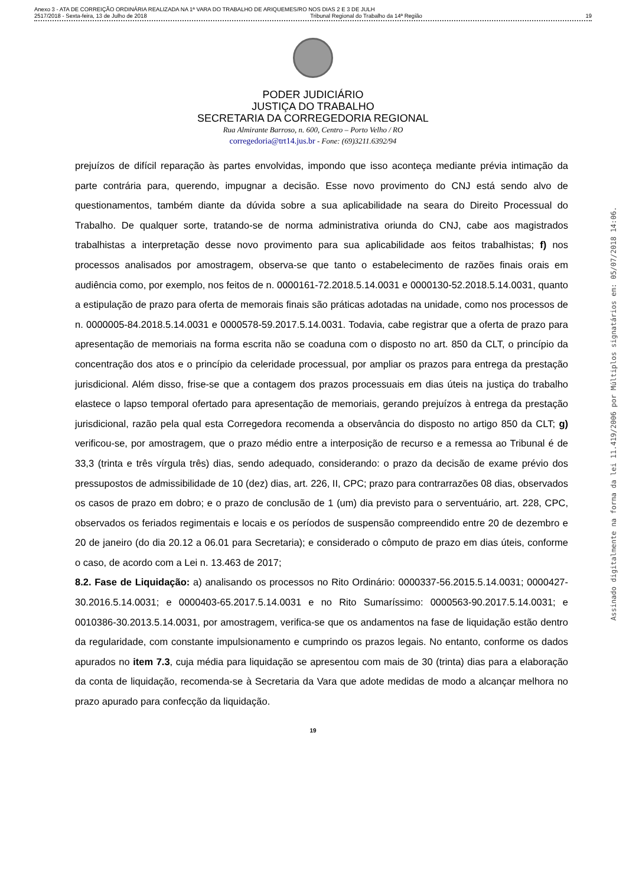Anexo 3 - ATA DE CORREIÇÃO ORDINÁRIA REALIZADA NA 1ª VARA DO TRABALHO DE ARIQUEMES/RO NOS DIAS 2 E 3 DE JULH
2517/2018 - Sexta-feira, 13 de Julho de 2018 Tribunal Regional do Trabalho da 14ª Região 19
PODER JUDICIÁRIO
JUSTIÇA DO TRABALHO
SECRETARIA DA CORREGEDORIA REGIONAL
Rua Almirante Barroso, n. 600, Centro – Porto Velho / RO
corregedoria@trt14.jus.br - Fone: (69)3211.6392/94
prejuízos de difícil reparação às partes envolvidas, impondo que isso aconteça mediante prévia intimação da parte contrária para, querendo, impugnar a decisão. Esse novo provimento do CNJ está sendo alvo de questionamentos, também diante da dúvida sobre a sua aplicabilidade na seara do Direito Processual do Trabalho. De qualquer sorte, tratando-se de norma administrativa oriunda do CNJ, cabe aos magistrados trabalhistas a interpretação desse novo provimento para sua aplicabilidade aos feitos trabalhistas; f) nos processos analisados por amostragem, observa-se que tanto o estabelecimento de razões finais orais em audiência como, por exemplo, nos feitos de n. 0000161-72.2018.5.14.0031 e 0000130-52.2018.5.14.0031, quanto a estipulação de prazo para oferta de memorais finais são práticas adotadas na unidade, como nos processos de n. 0000005-84.2018.5.14.0031 e 0000578-59.2017.5.14.0031. Todavia, cabe registrar que a oferta de prazo para apresentação de memoriais na forma escrita não se coaduna com o disposto no art. 850 da CLT, o princípio da concentração dos atos e o princípio da celeridade processual, por ampliar os prazos para entrega da prestação jurisdicional. Além disso, frise-se que a contagem dos prazos processuais em dias úteis na justiça do trabalho elastece o lapso temporal ofertado para apresentação de memoriais, gerando prejuízos à entrega da prestação jurisdicional, razão pela qual esta Corregedora recomenda a observância do disposto no artigo 850 da CLT; g) verificou-se, por amostragem, que o prazo médio entre a interposição de recurso e a remessa ao Tribunal é de 33,3 (trinta e três vírgula três) dias, sendo adequado, considerando: o prazo da decisão de exame prévio dos pressupostos de admissibilidade de 10 (dez) dias, art. 226, II, CPC; prazo para contrarrazões 08 dias, observados os casos de prazo em dobro; e o prazo de conclusão de 1 (um) dia previsto para o serventuário, art. 228, CPC, observados os feriados regimentais e locais e os períodos de suspensão compreendido entre 20 de dezembro e 20 de janeiro (do dia 20.12 a 06.01 para Secretaria); e considerado o cômputo de prazo em dias úteis, conforme o caso, de acordo com a Lei n. 13.463 de 2017;
8.2. Fase de Liquidação: a) analisando os processos no Rito Ordinário: 0000337-56.2015.5.14.0031; 0000427-30.2016.5.14.0031; e 0000403-65.2017.5.14.0031 e no Rito Sumaríssimo: 0000563-90.2017.5.14.0031; e 0010386-30.2013.5.14.0031, por amostragem, verifica-se que os andamentos na fase de liquidação estão dentro da regularidade, com constante impulsionamento e cumprindo os prazos legais. No entanto, conforme os dados apurados no item 7.3, cuja média para liquidação se apresentou com mais de 30 (trinta) dias para a elaboração da conta de liquidação, recomenda-se à Secretaria da Vara que adote medidas de modo a alcançar melhora no prazo apurado para confecção da liquidação.
19
Assinado digitalmente na forma da lei 11.419/2006 por Múltiplos signatários em: 05/07/2018 14:06.